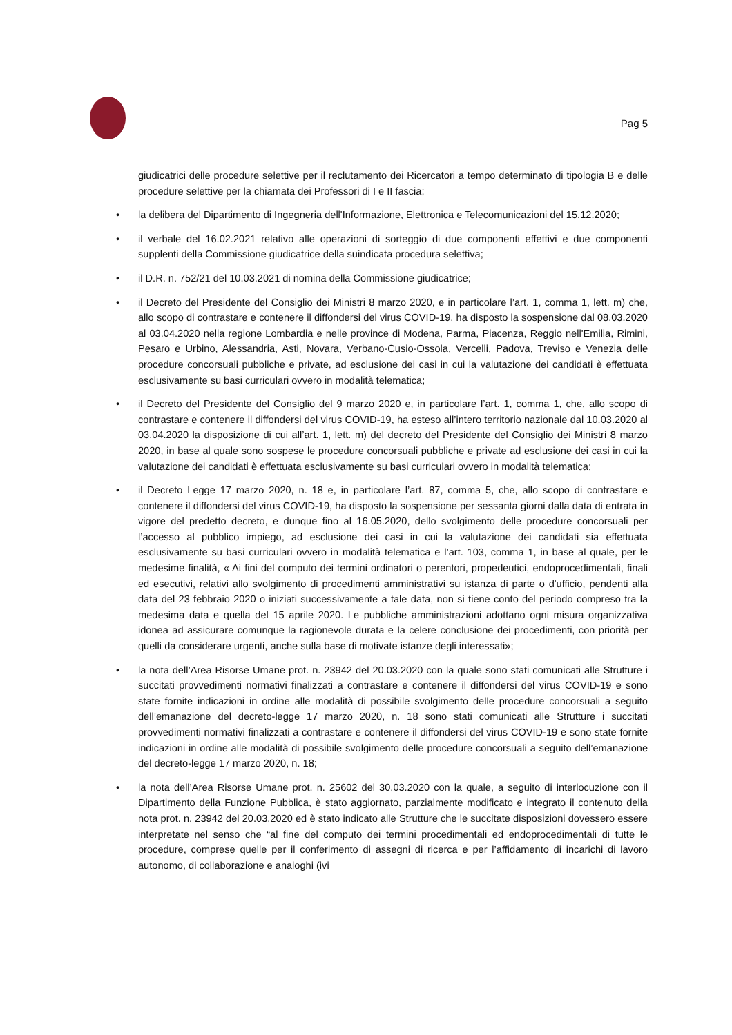Pag 5
giudicatrici delle procedure selettive per il reclutamento dei Ricercatori a tempo determinato di tipologia B e delle procedure selettive per la chiamata dei Professori di I e II fascia;
• la delibera del Dipartimento di Ingegneria dell'Informazione, Elettronica e Telecomunicazioni del 15.12.2020;
• il verbale del 16.02.2021 relativo alle operazioni di sorteggio di due componenti effettivi e due componenti supplenti della Commissione giudicatrice della suindicata procedura selettiva;
• il D.R. n. 752/21 del 10.03.2021 di nomina della Commissione giudicatrice;
• il Decreto del Presidente del Consiglio dei Ministri 8 marzo 2020, e in particolare l’art. 1, comma 1, lett. m) che, allo scopo di contrastare e contenere il diffondersi del virus COVID-19, ha disposto la sospensione dal 08.03.2020 al 03.04.2020 nella regione Lombardia e nelle province di Modena, Parma, Piacenza, Reggio nell'Emilia, Rimini, Pesaro e Urbino, Alessandria, Asti, Novara, Verbano-Cusio-Ossola, Vercelli, Padova, Treviso e Venezia delle procedure concorsuali pubbliche e private, ad esclusione dei casi in cui la valutazione dei candidati è effettuata esclusivamente su basi curriculari ovvero in modalità telematica;
• il Decreto del Presidente del Consiglio del 9 marzo 2020 e, in particolare l’art. 1, comma 1, che, allo scopo di contrastare e contenere il diffondersi del virus COVID-19, ha esteso all’intero territorio nazionale dal 10.03.2020 al 03.04.2020 la disposizione di cui all’art. 1, lett. m) del decreto del Presidente del Consiglio dei Ministri 8 marzo 2020, in base al quale sono sospese le procedure concorsuali pubbliche e private ad esclusione dei casi in cui la valutazione dei candidati è effettuata esclusivamente su basi curriculari ovvero in modalità telematica;
• il Decreto Legge 17 marzo 2020, n. 18 e, in particolare l’art. 87, comma 5, che, allo scopo di contrastare e contenere il diffondersi del virus COVID-19, ha disposto la sospensione per sessanta giorni dalla data di entrata in vigore del predetto decreto, e dunque fino al 16.05.2020, dello svolgimento delle procedure concorsuali per l’accesso al pubblico impiego, ad esclusione dei casi in cui la valutazione dei candidati sia effettuata esclusivamente su basi curriculari ovvero in modalità telematica e l’art. 103, comma 1, in base al quale, per le medesime finalità, « Ai fini del computo dei termini ordinatori o perentori, propedeutici, endoprocedimentali, finali ed esecutivi, relativi allo svolgimento di procedimenti amministrativi su istanza di parte o d'ufficio, pendenti alla data del 23 febbraio 2020 o iniziati successivamente a tale data, non si tiene conto del periodo compreso tra la medesima data e quella del 15 aprile 2020. Le pubbliche amministrazioni adottano ogni misura organizzativa idonea ad assicurare comunque la ragionevole durata e la celere conclusione dei procedimenti, con priorità per quelli da considerare urgenti, anche sulla base di motivate istanze degli interessati»;
• la nota dell’Area Risorse Umane prot. n. 23942 del 20.03.2020 con la quale sono stati comunicati alle Strutture i succitati provvedimenti normativi finalizzati a contrastare e contenere il diffondersi del virus COVID-19 e sono state fornite indicazioni in ordine alle modalità di possibile svolgimento delle procedure concorsuali a seguito dell’emanazione del decreto-legge 17 marzo 2020, n. 18 sono stati comunicati alle Strutture i succitati provvedimenti normativi finalizzati a contrastare e contenere il diffondersi del virus COVID-19 e sono state fornite indicazioni in ordine alle modalità di possibile svolgimento delle procedure concorsuali a seguito dell’emanazione del decreto-legge 17 marzo 2020, n. 18;
• la nota dell’Area Risorse Umane prot. n. 25602 del 30.03.2020 con la quale, a seguito di interlocuzione con il Dipartimento della Funzione Pubblica, è stato aggiornato, parzialmente modificato e integrato il contenuto della nota prot. n. 23942 del 20.03.2020 ed è stato indicato alle Strutture che le succitate disposizioni dovessero essere interpretate nel senso che “al fine del computo dei termini procedimentali ed endoprocedimentali di tutte le procedure, comprese quelle per il conferimento di assegni di ricerca e per l’affidamento di incarichi di lavoro autonomo, di collaborazione e analoghi (ivi